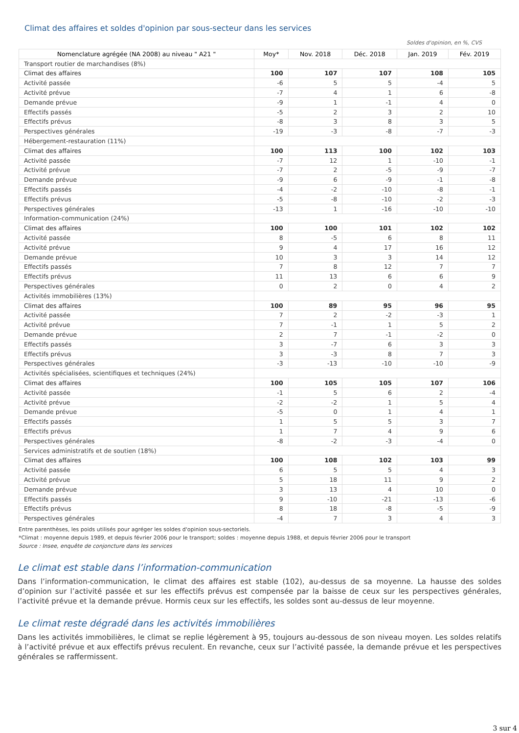Climat des affaires et soldes d'opinion par sous-secteur dans les services
Soldes d'opinion, en %, CVS
| Nomenclature agrégée (NA 2008) au niveau " A21 " | Moy* | Nov. 2018 | Déc. 2018 | Jan. 2019 | Fév. 2019 |
| --- | --- | --- | --- | --- | --- |
| Transport routier de marchandises (8%) | | | | | |
| Climat des affaires | 100 | 107 | 107 | 108 | 105 |
| Activité passée | -6 | 5 | 5 | -4 | 5 |
| Activité prévue | -7 | 4 | 1 | 6 | -8 |
| Demande prévue | -9 | 1 | -1 | 4 | 0 |
| Effectifs passés | -5 | 2 | 3 | 2 | 10 |
| Effectifs prévus | -8 | 3 | 8 | 3 | 5 |
| Perspectives générales | -19 | -3 | -8 | -7 | -3 |
| Hébergement-restauration (11%) | | | | | |
| Climat des affaires | 100 | 113 | 100 | 102 | 103 |
| Activité passée | -7 | 12 | 1 | -10 | -1 |
| Activité prévue | -7 | 2 | -5 | -9 | -7 |
| Demande prévue | -9 | 6 | -9 | -1 | -8 |
| Effectifs passés | -4 | -2 | -10 | -8 | -1 |
| Effectifs prévus | -5 | -8 | -10 | -2 | -3 |
| Perspectives générales | -13 | 1 | -16 | -10 | -10 |
| Information-communication (24%) | | | | | |
| Climat des affaires | 100 | 100 | 101 | 102 | 102 |
| Activité passée | 8 | -5 | 6 | 8 | 11 |
| Activité prévue | 9 | 4 | 17 | 16 | 12 |
| Demande prévue | 10 | 3 | 3 | 14 | 12 |
| Effectifs passés | 7 | 8 | 12 | 7 | 7 |
| Effectifs prévus | 11 | 13 | 6 | 6 | 9 |
| Perspectives générales | 0 | 2 | 0 | 4 | 2 |
| Activités immobilières (13%) | | | | | |
| Climat des affaires | 100 | 89 | 95 | 96 | 95 |
| Activité passée | 7 | 2 | -2 | -3 | 1 |
| Activité prévue | 7 | -1 | 1 | 5 | 2 |
| Demande prévue | 2 | 7 | -1 | -2 | 0 |
| Effectifs passés | 3 | -7 | 6 | 3 | 3 |
| Effectifs prévus | 3 | -3 | 8 | 7 | 3 |
| Perspectives générales | -3 | -13 | -10 | -10 | -9 |
| Activités spécialisées, scientifiques et techniques (24%) | | | | | |
| Climat des affaires | 100 | 105 | 105 | 107 | 106 |
| Activité passée | -1 | 5 | 6 | 2 | -4 |
| Activité prévue | -2 | -2 | 1 | 5 | 4 |
| Demande prévue | -5 | 0 | 1 | 4 | 1 |
| Effectifs passés | 1 | 5 | 5 | 3 | 7 |
| Effectifs prévus | 1 | 7 | 4 | 9 | 6 |
| Perspectives générales | -8 | -2 | -3 | -4 | 0 |
| Services administratifs et de soutien (18%) | | | | | |
| Climat des affaires | 100 | 108 | 102 | 103 | 99 |
| Activité passée | 6 | 5 | 5 | 4 | 3 |
| Activité prévue | 5 | 18 | 11 | 9 | 2 |
| Demande prévue | 3 | 13 | 4 | 10 | 0 |
| Effectifs passés | 9 | -10 | -21 | -13 | -6 |
| Effectifs prévus | 8 | 18 | -8 | -5 | -9 |
| Perspectives générales | -4 | 7 | 3 | 4 | 3 |
Entre parenthèses, les poids utilisés pour agréger les soldes d'opinion sous-sectoriels.
*Climat : moyenne depuis 1989, et depuis février 2006 pour le transport; soldes : moyenne depuis 1988, et depuis février 2006 pour le transport
Source : Insee, enquête de conjoncture dans les services
Le climat est stable dans l’information-communication
Dans l’information-communication, le climat des affaires est stable (102), au-dessus de sa moyenne. La hausse des soldes d’opinion sur l’activité passée et sur les effectifs prévus est compensée par la baisse de ceux sur les perspectives générales, l’activité prévue et la demande prévue. Hormis ceux sur les effectifs, les soldes sont au-dessus de leur moyenne.
Le climat reste dégradé dans les activités immobilières
Dans les activités immobilières, le climat se replie légèrement à 95, toujours au-dessous de son niveau moyen. Les soldes relatifs à l’activité prévue et aux effectifs prévus reculent. En revanche, ceux sur l’activité passée, la demande prévue et les perspectives générales se raffermissent.
3 sur 4